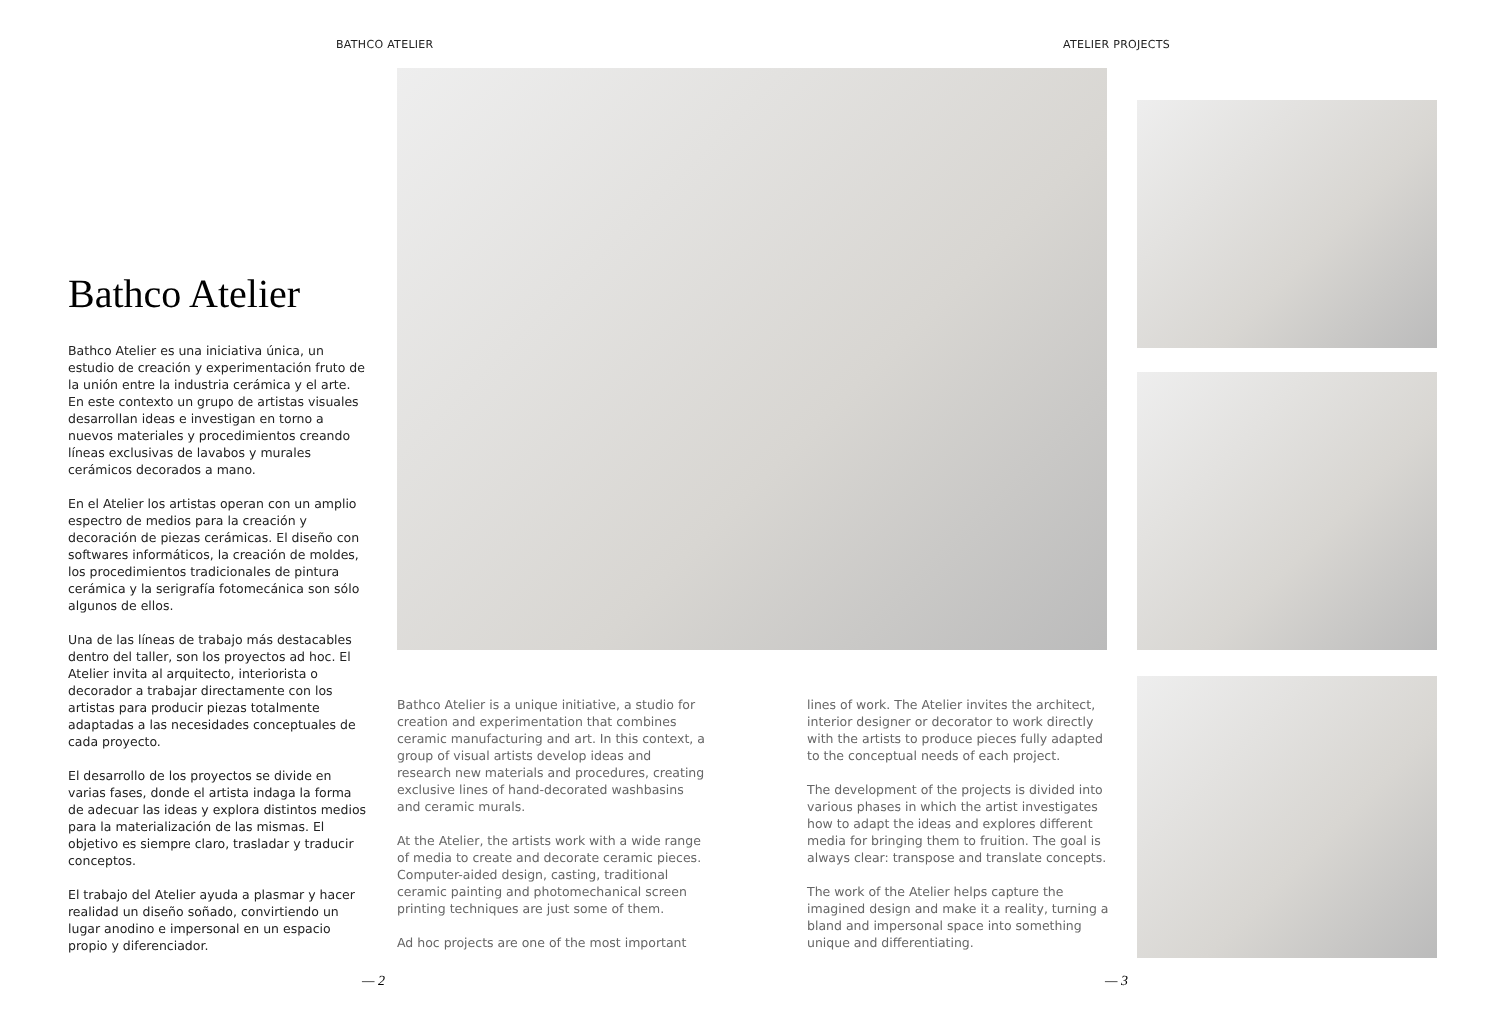BATHCO ATELIER ATELIER PROJECTS
Bathco Atelier
Bathco Atelier es una iniciativa única, un estudio de creación y experimentación fruto de la unión entre la industria cerámica y el arte. En este contexto un grupo de artistas visuales desarrollan ideas e investigan en torno a nuevos materiales y procedimientos creando líneas exclusivas de lavabos y murales cerámicos decorados a mano.
En el Atelier los artistas operan con un amplio espectro de medios para la creación y decoración de piezas cerámicas. El diseño con softwares informáticos, la creación de moldes, los procedimientos tradicionales de pintura cerámica y la serigrafía fotomecánica son sólo algunos de ellos.
Una de las líneas de trabajo más destacables dentro del taller, son los proyectos ad hoc. El Atelier invita al arquitecto, interiorista o decorador a trabajar directamente con los artistas para producir piezas totalmente adaptadas a las necesidades conceptuales de cada proyecto.
El desarrollo de los proyectos se divide en varias fases, donde el artista indaga la forma de adecuar las ideas y explora distintos medios para la materialización de las mismas. El objetivo es siempre claro, trasladar y traducir conceptos.
El trabajo del Atelier ayuda a plasmar y hacer realidad un diseño soñado, convirtiendo un lugar anodino e impersonal en un espacio propio y diferenciador.
Bathco Atelier is a unique initiative, a studio for creation and experimentation that combines ceramic manufacturing and art. In this context, a group of visual artists develop ideas and research new materials and procedures, creating exclusive lines of hand-decorated washbasins and ceramic murals.
At the Atelier, the artists work with a wide range of media to create and decorate ceramic pieces. Computer-aided design, casting, traditional ceramic painting and photomechanical screen printing techniques are just some of them.
Ad hoc projects are one of the most important
lines of work. The Atelier invites the architect, interior designer or decorator to work directly with the artists to produce pieces fully adapted to the conceptual needs of each project.
The development of the projects is divided into various phases in which the artist investigates how to adapt the ideas and explores different media for bringing them to fruition. The goal is always clear: transpose and translate concepts.
The work of the Atelier helps capture the imagined design and make it a reality, turning a bland and impersonal space into something unique and differentiating.
— 2 — 3